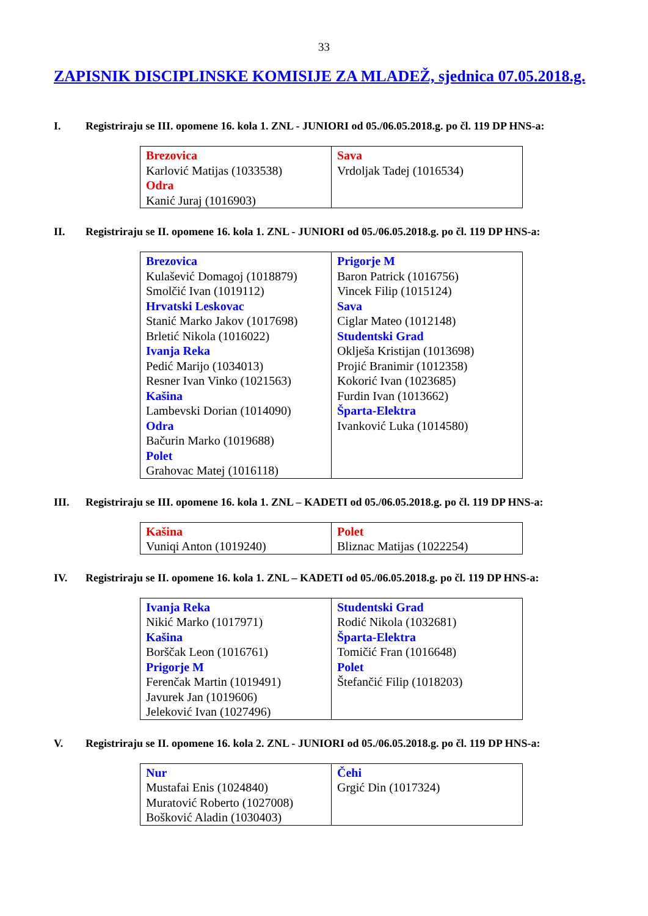33
ZAPISNIK DISCIPLINSKE KOMISIJE ZA MLADEŽ, sjednica 07.05.2018.g.
I. Registriraju se III. opomene 16. kola 1. ZNL - JUNIORI od 05./06.05.2018.g. po čl. 119 DP HNS-a:
| Brezovica Karlović Matijas (1033538) Odra Kanić Juraj (1016903) | Sava Vrdoljak Tadej (1016534) |
II. Registriraju se II. opomene 16. kola 1. ZNL - JUNIORI od 05./06.05.2018.g. po čl. 119 DP HNS-a:
| Brezovica Kulašević Domagoj (1018879) Smolčić Ivan (1019112) Hrvatski Leskovac Stanić Marko Jakov (1017698) Brletić Nikola (1016022) Ivanja Reka Pedić Marijo (1034013) Resner Ivan Vinko (1021563) Kašina Lambevski Dorian (1014090) Odra Bačurin Marko (1019688) Polet Grahovac Matej (1016118) | Prigorje M Baron Patrick (1016756) Vincek Filip (1015124) Sava Ciglar Mateo (1012148) Studentski Grad Oklješa Kristijan (1013698) Projić Branimir (1012358) Kokorić Ivan (1023685) Furdin Ivan (1013662) Šparta-Elektra Ivanković Luka (1014580) |
III. Registriraju se III. opomene 16. kola 1. ZNL – KADETI od 05./06.05.2018.g. po čl. 119 DP HNS-a:
| Kašina Vuniqi Anton (1019240) | Polet Bliznac Matijas (1022254) |
IV. Registriraju se II. opomene 16. kola 1. ZNL – KADETI od 05./06.05.2018.g. po čl. 119 DP HNS-a:
| Ivanja Reka Nikić Marko (1017971) Kašina Borščak Leon (1016761) Prigorje M Ferenčak Martin (1019491) Javurek Jan (1019606) Jeleković Ivan (1027496) | Studentski Grad Rodić Nikola (1032681) Šparta-Elektra Tomičić Fran (1016648) Polet Štefančić Filip (1018203) |
V. Registriraju se II. opomene 16. kola 2. ZNL - JUNIORI od 05./06.05.2018.g. po čl. 119 DP HNS-a:
| Nur Mustafai Enis (1024840) Muratović Roberto (1027008) Bošković Aladin (1030403) | Čehi Grgić Din (1017324) |